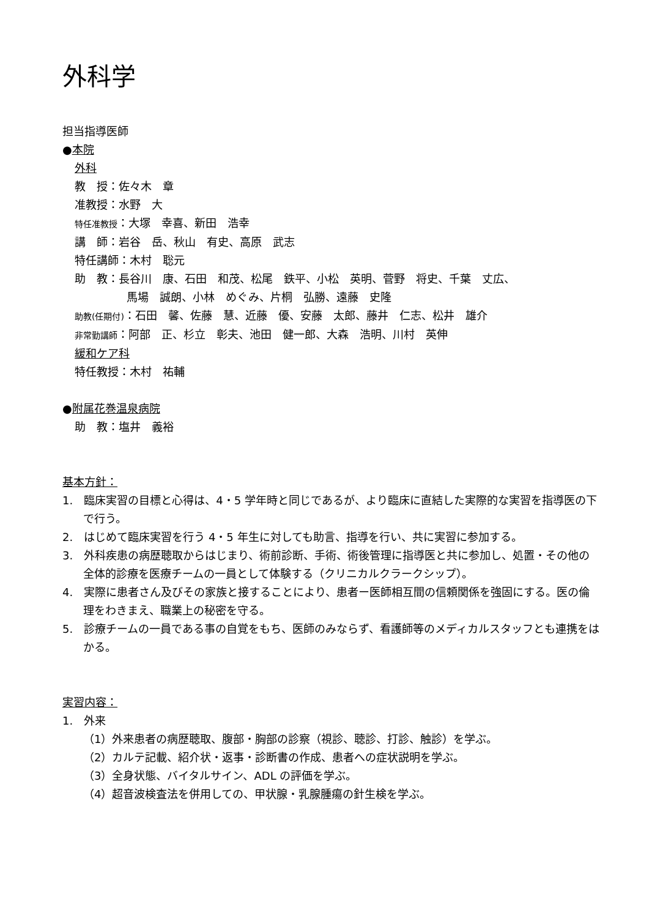外科学
担当指導医師
●本院
外科
教　授：佐々木　章
准教授：水野　大
特任准教授：大塚　幸喜、新田　浩幸
講　師：岩谷　岳、秋山　有史、高原　武志
特任講師：木村　聡元
助　教：長谷川　康、石田　和茂、松尾　鉄平、小松　英明、菅野　将史、千葉　丈広、
馬場　誠朗、小林　めぐみ、片桐　弘勝、遠藤　史隆
助教(任期付)：石田　馨、佐藤　慧、近藤　優、安藤　太郎、藤井　仁志、松井　雄介
非常勤講師：阿部　正、杉立　彰夫、池田　健一郎、大森　浩明、川村　英伸
緩和ケア科
特任教授：木村　祐輔
●附属花巻温泉病院
助　教：塩井　義裕
基本方針：
1.　臨床実習の目標と心得は、4・5 学年時と同じであるが、より臨床に直結した実際的な実習を指導医の下で行う。
2.　はじめて臨床実習を行う 4・5 年生に対しても助言、指導を行い、共に実習に参加する。
3.　外科疾患の病歴聴取からはじまり、術前診断、手術、術後管理に指導医と共に参加し、処置・その他の全体的診療を医療チームの一員として体験する（クリニカルクラークシップ）。
4.　実際に患者さん及びその家族と接することにより、患者ー医師相互間の信頼関係を強固にする。医の倫理をわきまえ、職業上の秘密を守る。
5.　診療チームの一員である事の自覚をもち、医師のみならず、看護師等のメディカルスタッフとも連携をはかる。
実習内容：
1.　外来
（1）外来患者の病歴聴取、腹部・胸部の診察（視診、聴診、打診、触診）を学ぶ。
（2）カルテ記載、紹介状・返事・診断書の作成、患者への症状説明を学ぶ。
（3）全身状態、バイタルサイン、ADL の評価を学ぶ。
（4）超音波検査法を併用しての、甲状腺・乳腺腫瘍の針生検を学ぶ。